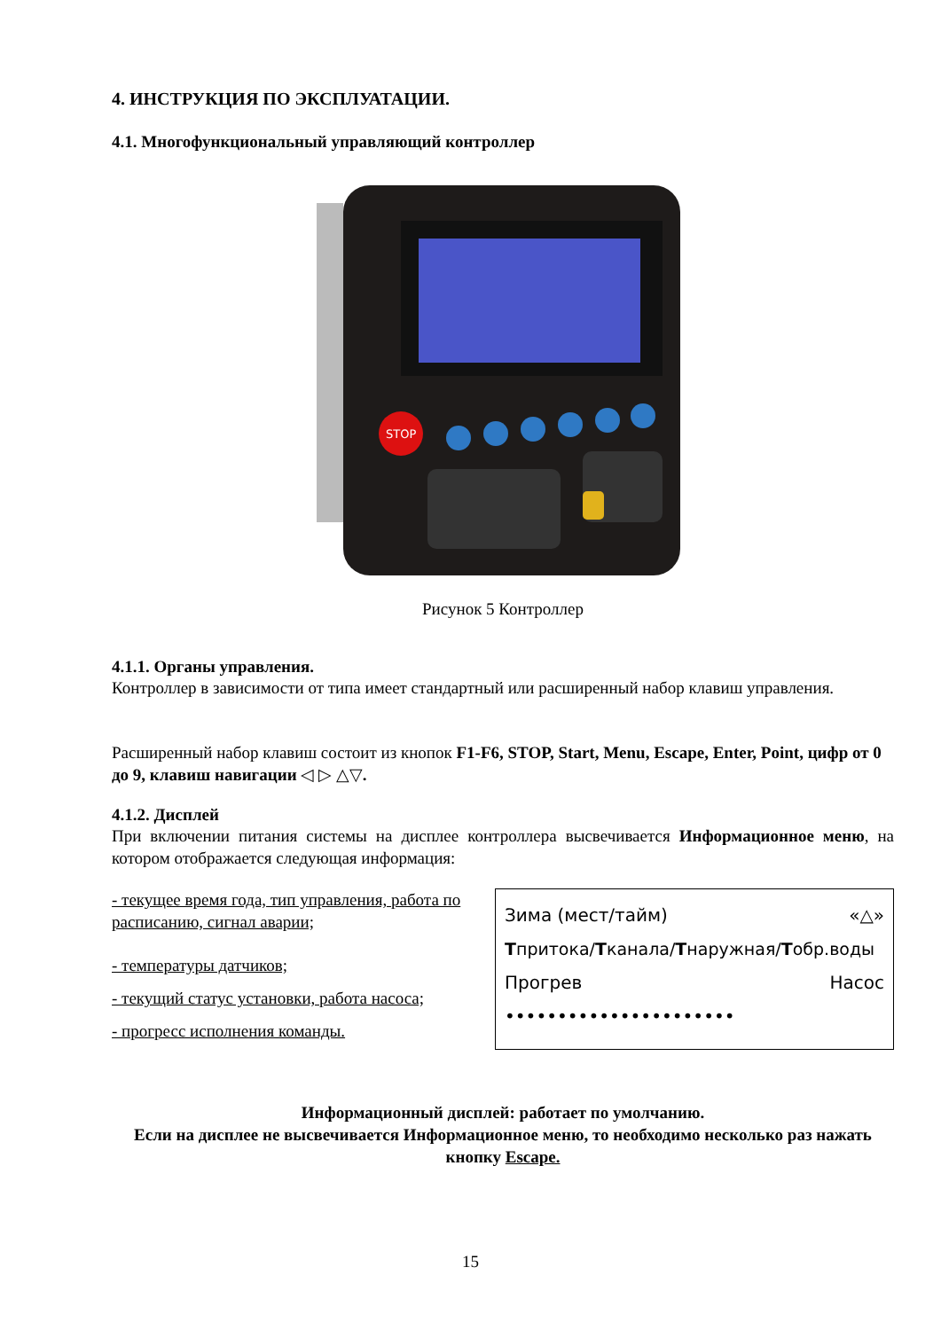4. ИНСТРУКЦИЯ ПО ЭКСПЛУАТАЦИИ.
4.1. Многофункциональный управляющий контроллер
STOP
Рисунок 5 Контроллер
4.1.1. Органы управления.
Контроллер в зависимости от типа имеет стандартный или расширенный набор клавиш управления.
Расширенный набор клавиш состоит из кнопок F1-F6, STOP, Start, Menu, Escape, Enter, Point, цифр от 0 до 9, клавиш навигации ◁ ▷ △▽.
4.1.2. Дисплей
При включении питания системы на дисплее контроллера высвечивается Информационное меню, на котором отображается следующая информация:
- текущее время года, тип управления, работа по расписанию, сигнал аварии;
- температуры датчиков;
- текущий статус установки, работа насоса;
- прогресс исполнения команды.
Зима (мест/тайм) «△»
Тпритока/Тканала/Тнаружная/Тобр.воды
Прогрев Насос
••••••••••••••••••••••
Информационный дисплей: работает по умолчанию.
Если на дисплее не высвечивается Информационное меню, то необходимо несколько раз нажать кнопку Escape.
15